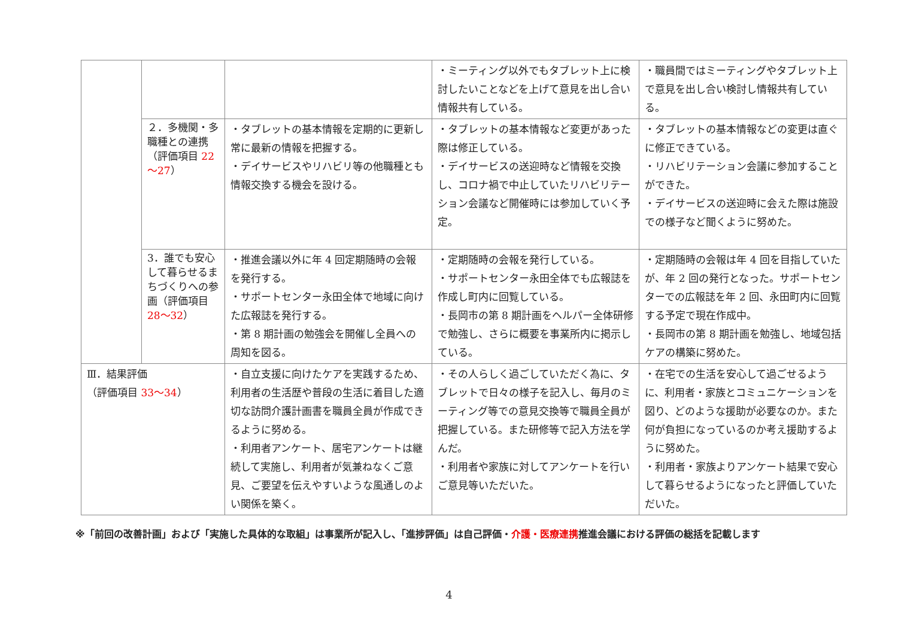| | | | ・ミーティング以外でもタブレット上に検討したいことなどを上げて意見を出し合い情報共有している。 | ・職員間ではミーティングやタブレット上で意見を出し合い検討し情報共有している。 |
| | ２．多機関・多職種との連携（評価項目 22～27 ） | ・タブレットの基本情報を定期的に更新し常に最新の情報を把握する。 ・デイサービスやリハビリ等の他職種とも情報交換する機会を設ける。 | ・タブレットの基本情報など変更があった際は修正している。 ・デイサービスの送迎時など情報を交換し、コロナ禍で中止していたリハビリテーション会議など開催時には参加していく予定。 | ・タブレットの基本情報などの変更は直ぐに修正できている。 ・リハビリテーション会議に参加することができた。 ・デイサービスの送迎時に会えた際は施設での様子など聞くように努めた。 |
| | 3．誰でも安心して暮らせるまちづくりへの参画（評価項目 28～32 ） | ・推進会議以外に年 4 回定期随時の会報を発行する。 ・サポートセンター永田全体で地域に向けた広報誌を発行する。 ・第 8 期計画の勉強会を開催し全員への周知を図る。 | ・定期随時の会報を発行している。 ・サポートセンター永田全体でも広報誌を作成し町内に回覧している。 ・長岡市の第 8 期計画をヘルパー全体研修で勉強し、さらに概要を事業所内に掲示している。 | ・定期随時の会報は年 4 回を目指していたが、年 2 回の発行となった。サポートセンターでの広報誌を年 2 回、永田町内に回覧する予定で現在作成中。 ・長岡市の第 8 期計画を勉強し、地域包括ケアの構築に努めた。 |
| Ⅲ．結果評価 （評価項目 33～34 ） | | ・自立支援に向けたケアを実践するため、利用者の生活歴や普段の生活に着目した適切な訪問介護計画書を職員全員が作成できるように努める。 ・利用者アンケート、居宅アンケートは継続して実施し、利用者が気兼ねなくご意見、ご要望を伝えやすいような風通しのよい関係を築く。 | ・その人らしく過ごしていただく為に、タブレットで日々の様子を記入し、毎月のミーティング等での意見交換等で職員全員が把握している。また研修等で記入方法を学んだ。 ・利用者や家族に対してアンケートを行いご意見等いただいた。 | ・在宅での生活を安心して過ごせるように、利用者・家族とコミュニケーションを図り、どのような援助が必要なのか。また何が負担になっているのか考え援助するように努めた。 ・利用者・家族よりアンケート結果で安心して暮らせるようになったと評価していただいた。 |
※「前回の改善計画」および「実施した具体的な取組」は事業所が記入し、「進捗評価」は自己評価・介護・医療連携推進会議における評価の総括を記載します
4